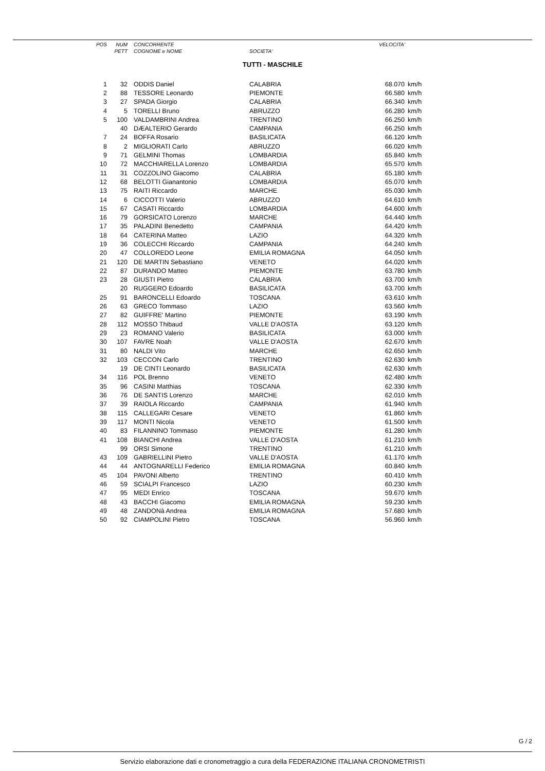| POS | NUM | CONCORRENTE | | VELOCITA' | |
| --- | --- | --- | --- | --- | --- |
| | PETT | COGNOME e NOME | SOCIETA' | | |
TUTTI - MASCHILE
| 1 | 32 | ODDIS Daniel | CALABRIA | 68.070 | km/h |
| 2 | 88 | TESSORE Leonardo | PIEMONTE | 66.580 | km/h |
| 3 | 27 | SPADA Giorgio | CALABRIA | 66.340 | km/h |
| 4 | 5 | TORELLI Bruno | ABRUZZO | 66.280 | km/h |
| 5 | 100 | VALDAMBRINI Andrea | TRENTINO | 66.250 | km/h |
| | 40 | DÆALTERIO Gerardo | CAMPANIA | 66.250 | km/h |
| 7 | 24 | BOFFA Rosario | BASILICATA | 66.120 | km/h |
| 8 | 2 | MIGLIORATI Carlo | ABRUZZO | 66.020 | km/h |
| 9 | 71 | GELMINI Thomas | LOMBARDIA | 65.840 | km/h |
| 10 | 72 | MACCHIARELLA Lorenzo | LOMBARDIA | 65.570 | km/h |
| 11 | 31 | COZZOLINO Giacomo | CALABRIA | 65.180 | km/h |
| 12 | 68 | BELOTTI Gianantonio | LOMBARDIA | 65.070 | km/h |
| 13 | 75 | RAITI Riccardo | MARCHE | 65.030 | km/h |
| 14 | 6 | CICCOTTI Valerio | ABRUZZO | 64.610 | km/h |
| 15 | 67 | CASATI Riccardo | LOMBARDIA | 64.600 | km/h |
| 16 | 79 | GORSICATO Lorenzo | MARCHE | 64.440 | km/h |
| 17 | 35 | PALADINI Benedetto | CAMPANIA | 64.420 | km/h |
| 18 | 64 | CATERINA Matteo | LAZIO | 64.320 | km/h |
| 19 | 36 | COLECCHI Riccardo | CAMPANIA | 64.240 | km/h |
| 20 | 47 | COLLOREDO Leone | EMILIA ROMAGNA | 64.050 | km/h |
| 21 | 120 | DE MARTIN Sebastiano | VENETO | 64.020 | km/h |
| 22 | 87 | DURANDO Matteo | PIEMONTE | 63.780 | km/h |
| 23 | 28 | GIUSTI Pietro | CALABRIA | 63.700 | km/h |
| | 20 | RUGGERO Edoardo | BASILICATA | 63.700 | km/h |
| 25 | 91 | BARONCELLI Edoardo | TOSCANA | 63.610 | km/h |
| 26 | 63 | GRECO Tommaso | LAZIO | 63.560 | km/h |
| 27 | 82 | GUIFFRE' Martino | PIEMONTE | 63.190 | km/h |
| 28 | 112 | MOSSO Thibaud | VALLE D'AOSTA | 63.120 | km/h |
| 29 | 23 | ROMANO Valerio | BASILICATA | 63.000 | km/h |
| 30 | 107 | FAVRE Noah | VALLE D'AOSTA | 62.670 | km/h |
| 31 | 80 | NALDI Vito | MARCHE | 62.650 | km/h |
| 32 | 103 | CECCON Carlo | TRENTINO | 62.630 | km/h |
| | 19 | DE CINTI Leonardo | BASILICATA | 62.630 | km/h |
| 34 | 116 | POL Brenno | VENETO | 62.480 | km/h |
| 35 | 96 | CASINI Matthias | TOSCANA | 62.330 | km/h |
| 36 | 76 | DE SANTIS Lorenzo | MARCHE | 62.010 | km/h |
| 37 | 39 | RAIOLA Riccardo | CAMPANIA | 61.940 | km/h |
| 38 | 115 | CALLEGARI Cesare | VENETO | 61.860 | km/h |
| 39 | 117 | MONTI Nicola | VENETO | 61.500 | km/h |
| 40 | 83 | FILANNINO Tommaso | PIEMONTE | 61.280 | km/h |
| 41 | 108 | BIANCHI Andrea | VALLE D'AOSTA | 61.210 | km/h |
| | 99 | ORSI Simone | TRENTINO | 61.210 | km/h |
| 43 | 109 | GABRIELLINI Pietro | VALLE D'AOSTA | 61.170 | km/h |
| 44 | 44 | ANTOGNARELLI Federico | EMILIA ROMAGNA | 60.840 | km/h |
| 45 | 104 | PAVONI Alberto | TRENTINO | 60.410 | km/h |
| 46 | 59 | SCIALPI Francesco | LAZIO | 60.230 | km/h |
| 47 | 95 | MEDI Enrico | TOSCANA | 59.670 | km/h |
| 48 | 43 | BACCHI Giacomo | EMILIA ROMAGNA | 59.230 | km/h |
| 49 | 48 | ZANDONà Andrea | EMILIA ROMAGNA | 57.680 | km/h |
| 50 | 92 | CIAMPOLINI Pietro | TOSCANA | 56.960 | km/h |
G / 2
Servizio elaborazione dati e cronometraggio a cura della FEDERAZIONE ITALIANA CRONOMETRISTI